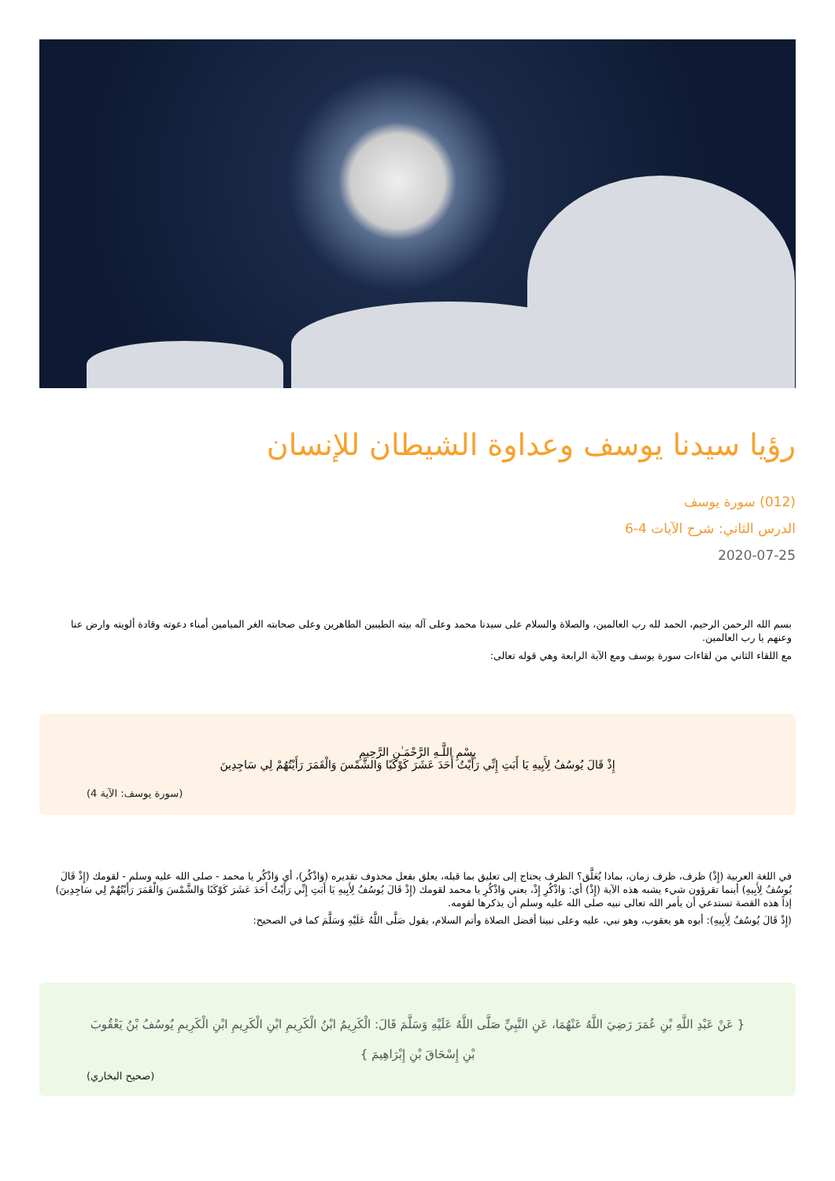رؤيا سيدنا يوسف وعداوة الشيطان للإنسان
(012) سورة يوسف
الدرس الثاني: شرح الآيات 4-6
2020-07-25
بسم الله الرحمن الرحيم، الحمد لله رب العالمين، والصلاة والسلام على سيدنا محمد وعلى آله بيته الطيبين الطاهرين وعلى صحابته الغر الميامين أمناء دعوته وقادة ألويته وارض عنا وعنهم يا رب العالمين.
مع اللقاء الثاني من لقاءات سورة يوسف ومع الآية الرابعة وهي قوله تعالى:
بِسْمِ اللَّـهِ الرَّحْمَـٰنِ الرَّحِيمِ
إِذْ قَالَ يُوسُفُ لِأَبِيهِ يَا أَبَتِ إِنِّي رَأَيْتُ أَحَدَ عَشَرَ كَوْكَبًا وَالشَّمْسَ وَالْقَمَرَ رَأَيْتُهُمْ لِي سَاجِدِينَ
(سورة يوسف: الآية 4)
في اللغة العربية (إِذْ) ظرف، ظرف زمان، بماذا يُعَلَّق؟ الظرف يحتاج إلى تعليق بما قبله، يعلق بفعل محذوف تقديره (وَاذْكُر)، أي وَاذْكُر يا محمد - صلى الله عليه وسلم - لقومك (إِذْ قَالَ يُوسُفُ لِأَبِيهِ) أينما تقرؤون شيء يشبه هذه الآية (إِذْ) أي: وَاذْكُرِ إِذْ، يعني وَاذْكُرِ يا محمد لقومك (إِذْ قَالَ يُوسُفُ لِأَبِيهِ يَا أَبَتِ إِنِّي رَأَيْتُ أَحَدَ عَشَرَ كَوْكَبًا وَالشَّمْسَ وَالْقَمَرَ رَأَيْتُهُمْ لِي سَاجِدِينَ) إذاً هذه القصة تستدعي أن يأمر الله تعالى نبيه صلى الله عليه وسلم أن يذكرها لقومه.
(إِذْ قَالَ يُوسُفُ لِأَبِيهِ): أبوه هو يعقوب، وهو نبي، عليه وعلى نبينا أفضل الصلاة وأتم السلام، يقول صَلَّى اللَّهُ عَلَيْهِ وَسَلَّمَ كما في الصحيح:
{ عَنْ عَبْدِ اللَّهِ بْنِ عُمَرَ رَضِيَ اللَّهُ عَنْهُمَا، عَنِ النَّبِيِّ صَلَّى اللَّهُ عَلَيْهِ وَسَلَّمَ قَالَ: الْكَرِيمُ ابْنُ الْكَرِيمِ ابْنِ الْكَرِيمِ ابْنِ الْكَرِيمِ يُوسُفُ بْنُ يَعْقُوبَ بْنِ إِسْحَاقَ بْنِ إِبْرَاهِيمَ }
(صحيح البخاري)